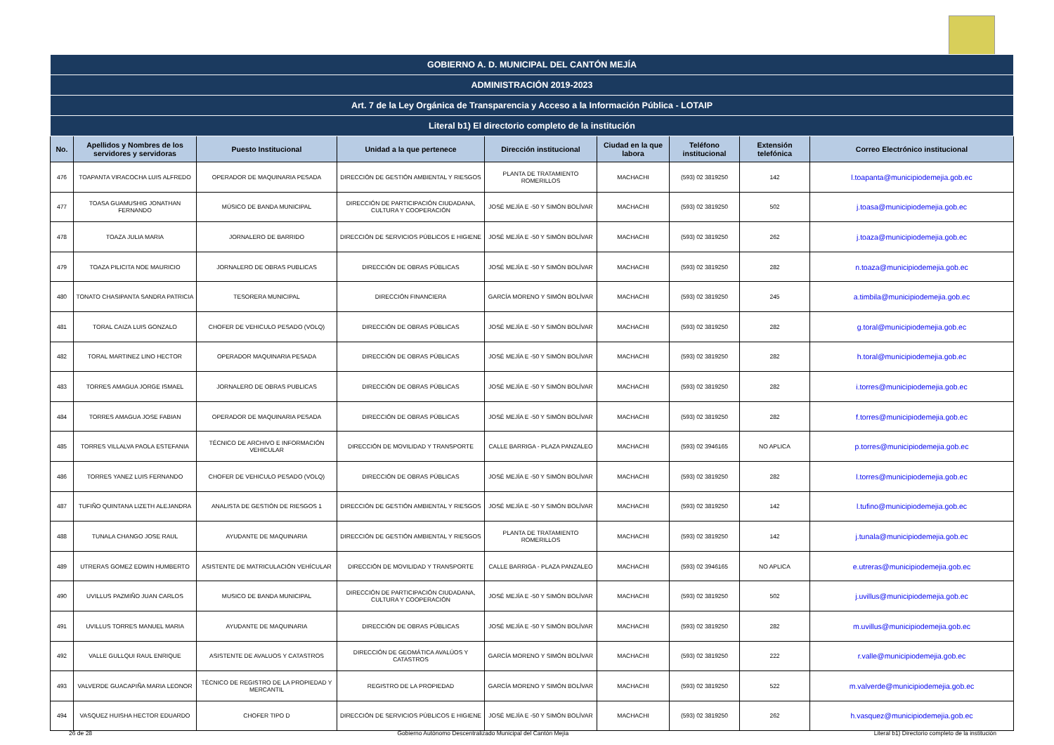| GOBIERNO A. D. MUNICIPAL DEL CANTÓN MEJÍA | | | | | | | | |
| --- | --- | --- | --- | --- | --- | --- | --- | --- |
| ADMINISTRACIÓN 2019-2023 | | | | | | | | |
| Art. 7 de la Ley Orgánica de Transparencia y Acceso a la Información Pública - LOTAIP | | | | | | | | |
| Literal b1) El directorio completo de la institución | | | | | | | | |
| No. | Apellidos y Nombres de los servidores y servidoras | Puesto Institucional | Unidad a la que pertenece | Dirección institucional | Ciudad en la que labora | Teléfono institucional | Extensión telefónica | Correo Electrónico institucional |
| 476 | TOAPANTA VIRACOCHA LUIS ALFREDO | OPERADOR DE MAQUINARIA PESADA | DIRECCIÓN DE GESTIÓN AMBIENTAL Y RIESGOS | PLANTA DE TRATAMIENTO ROMERILLOS | MACHACHI | (593) 02 3819250 | 142 | l.toapanta@municipiodemejia.gob.ec |
| 477 | TOASA GUAMUSHIG JONATHAN FERNANDO | MÚSICO DE BANDA MUNICIPAL | DIRECCIÓN DE PARTICIPACIÓN CIUDADANA, CULTURA Y COOPERACIÓN | JOSÉ MEJÍA E -50 Y SIMÓN BOLÍVAR | MACHACHI | (593) 02 3819250 | 502 | j.toasa@municipiodemejia.gob.ec |
| 478 | TOAZA JULIA MARIA | JORNALERO DE BARRIDO | DIRECCIÓN DE SERVICIOS PÚBLICOS E HIGIENE | JOSÉ MEJÍA E -50 Y SIMÓN BOLÍVAR | MACHACHI | (593) 02 3819250 | 262 | j.toaza@municipiodemejia.gob.ec |
| 479 | TOAZA PILICITA NOE MAURICIO | JORNALERO DE OBRAS PUBLICAS | DIRECCIÓN DE OBRAS PÚBLICAS | JOSÉ MEJÍA E -50 Y SIMÓN BOLÍVAR | MACHACHI | (593) 02 3819250 | 282 | n.toaza@municipiodemejia.gob.ec |
| 480 | TONATO CHASIPANTA SANDRA PATRICIA | TESORERA MUNICIPAL | DIRECCIÓN FINANCIERA | GARCÍA MORENO Y SIMÓN BOLÍVAR | MACHACHI | (593) 02 3819250 | 245 | a.timbila@municipiodemejia.gob.ec |
| 481 | TORAL CAIZA LUIS GONZALO | CHOFER DE VEHICULO PESADO (VOLQ) | DIRECCIÓN DE OBRAS PÚBLICAS | JOSÉ MEJÍA E -50 Y SIMÓN BOLÍVAR | MACHACHI | (593) 02 3819250 | 282 | g.toral@municipiodemejia.gob.ec |
| 482 | TORAL MARTINEZ LINO HECTOR | OPERADOR MAQUINARIA PESADA | DIRECCIÓN DE OBRAS PÚBLICAS | JOSÉ MEJÍA E -50 Y SIMÓN BOLÍVAR | MACHACHI | (593) 02 3819250 | 282 | h.toral@municipiodemejia.gob.ec |
| 483 | TORRES AMAGUA JORGE ISMAEL | JORNALERO DE OBRAS PUBLICAS | DIRECCIÓN DE OBRAS PÚBLICAS | JOSÉ MEJÍA E -50 Y SIMÓN BOLÍVAR | MACHACHI | (593) 02 3819250 | 282 | i.torres@municipiodemejia.gob.ec |
| 484 | TORRES AMAGUA JOSE FABIAN | OPERADOR DE MAQUINARIA PESADA | DIRECCIÓN DE OBRAS PÚBLICAS | JOSÉ MEJÍA E -50 Y SIMÓN BOLÍVAR | MACHACHI | (593) 02 3819250 | 282 | f.torres@municipiodemejia.gob.ec |
| 485 | TORRES VILLALVA PAOLA ESTEFANIA | TÉCNICO DE ARCHIVO E INFORMACIÓN VEHICULAR | DIRECCIÓN DE MOVILIDAD Y TRANSPORTE | CALLE BARRIGA - PLAZA PANZALEO | MACHACHI | (593) 02 3946165 | NO APLICA | p.torres@municipiodemejia.gob.ec |
| 486 | TORRES YANEZ LUIS FERNANDO | CHOFER DE VEHICULO PESADO (VOLQ) | DIRECCIÓN DE OBRAS PÚBLICAS | JOSÉ MEJÍA E -50 Y SIMÓN BOLÍVAR | MACHACHI | (593) 02 3819250 | 282 | l.torres@municipiodemejia.gob.ec |
| 487 | TUFIÑO QUINTANA LIZETH ALEJANDRA | ANALISTA DE GESTIÓN DE RIESGOS 1 | DIRECCIÓN DE GESTIÓN AMBIENTAL Y RIESGOS | JOSÉ MEJÍA E -50 Y SIMÓN BOLÍVAR | MACHACHI | (593) 02 3819250 | 142 | l.tufino@municipiodemejia.gob.ec |
| 488 | TUNALA CHANGO JOSE RAUL | AYUDANTE DE MAQUINARIA | DIRECCIÓN DE GESTIÓN AMBIENTAL Y RIESGOS | PLANTA DE TRATAMIENTO ROMERILLOS | MACHACHI | (593) 02 3819250 | 142 | j.tunala@municipiodemejia.gob.ec |
| 489 | UTRERAS GOMEZ EDWIN HUMBERTO | ASISTENTE DE MATRICULACIÓN VEHÍCULAR | DIRECCIÓN DE MOVILIDAD Y TRANSPORTE | CALLE BARRIGA - PLAZA PANZALEO | MACHACHI | (593) 02 3946165 | NO APLICA | e.utreras@municipiodemejia.gob.ec |
| 490 | UVILLUS PAZMIÑO JUAN CARLOS | MUSICO DE BANDA MUNICIPAL | DIRECCIÓN DE PARTICIPACIÓN CIUDADANA, CULTURA Y COOPERACIÓN | JOSÉ MEJÍA E -50 Y SIMÓN BOLÍVAR | MACHACHI | (593) 02 3819250 | 502 | j.uvillus@municipiodemejia.gob.ec |
| 491 | UVILLUS TORRES MANUEL MARIA | AYUDANTE DE MAQUINARIA | DIRECCIÓN DE OBRAS PÚBLICAS | JOSÉ MEJÍA E -50 Y SIMÓN BOLÍVAR | MACHACHI | (593) 02 3819250 | 282 | m.uvillus@municipiodemejia.gob.ec |
| 492 | VALLE GULLQUI RAUL ENRIQUE | ASISTENTE DE AVALUOS Y CATASTROS | DIRECCIÓN DE GEOMÁTICA AVALÚOS Y CATASTROS | GARCÍA MORENO Y SIMÓN BOLÍVAR | MACHACHI | (593) 02 3819250 | 222 | r.valle@municipiodemejia.gob.ec |
| 493 | VALVERDE GUACAPIÑA MARIA LEONOR | TÉCNICO DE REGISTRO DE LA PROPIEDAD Y MERCANTIL | REGISTRO DE LA PROPIEDAD | GARCÍA MORENO Y SIMÓN BOLÍVAR | MACHACHI | (593) 02 3819250 | 522 | m.valverde@municipiodemejia.gob.ec |
| 494 | VASQUEZ HUISHA HECTOR EDUARDO | CHOFER TIPO D | DIRECCIÓN DE SERVICIOS PÚBLICOS E HIGIENE | JOSÉ MEJÍA E -50 Y SIMÓN BOLÍVAR | MACHACHI | (593) 02 3819250 | 262 | h.vasquez@municipiodemejia.gob.ec |
26 de 28 Gobierno Autónomo Descentralizado Municipal del Cantón Mejía Literal b1) Directorio completo de la institución